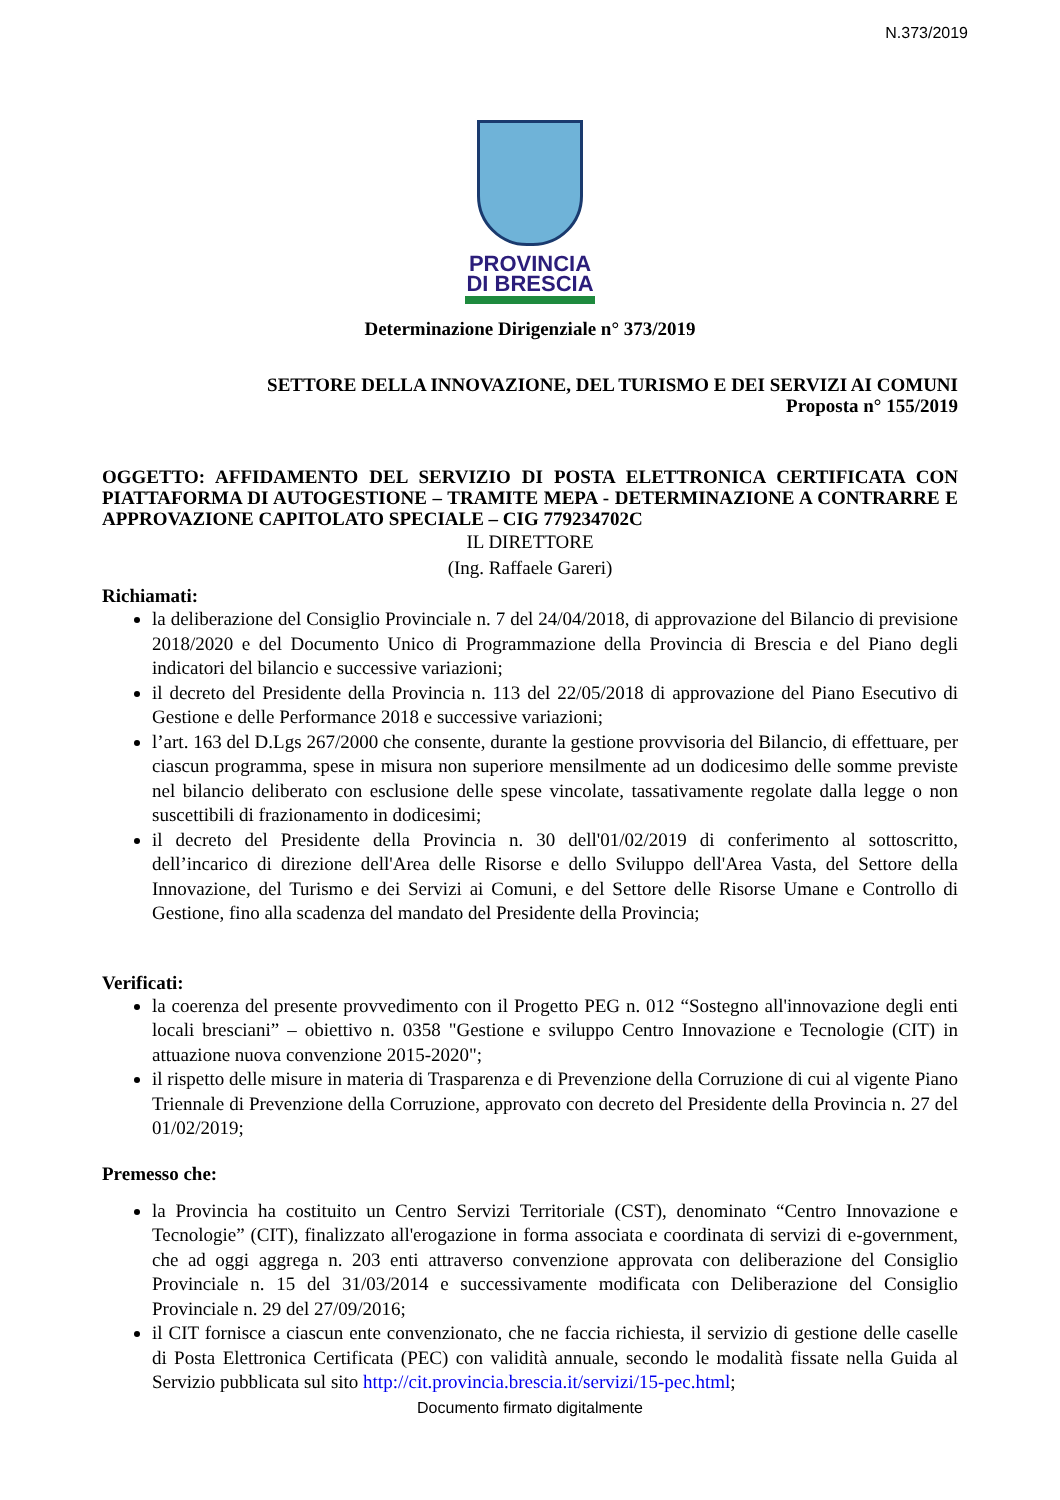N.373/2019
PROVINCIA
DI BRESCIA
Determinazione Dirigenziale n° 373/2019
SETTORE DELLA INNOVAZIONE, DEL TURISMO E DEI SERVIZI AI COMUNI
Proposta n° 155/2019
OGGETTO: AFFIDAMENTO DEL SERVIZIO DI POSTA ELETTRONICA CERTIFICATA CON PIATTAFORMA DI AUTOGESTIONE – TRAMITE MEPA - DETERMINAZIONE A CONTRARRE E APPROVAZIONE CAPITOLATO SPECIALE – CIG 779234702C
IL DIRETTORE
(Ing. Raffaele Gareri)
Richiamati:
la deliberazione del Consiglio Provinciale n. 7 del 24/04/2018, di approvazione del Bilancio di previsione 2018/2020 e del Documento Unico di Programmazione della Provincia di Brescia e del Piano degli indicatori del bilancio e successive variazioni;
il decreto del Presidente della Provincia n. 113 del 22/05/2018 di approvazione del Piano Esecutivo di Gestione e delle Performance 2018 e successive variazioni;
l’art. 163 del D.Lgs 267/2000 che consente, durante la gestione provvisoria del Bilancio, di effettuare, per ciascun programma, spese in misura non superiore mensilmente ad un dodicesimo delle somme previste nel bilancio deliberato con esclusione delle spese vincolate, tassativamente regolate dalla legge o non suscettibili di frazionamento in dodicesimi;
il decreto del Presidente della Provincia n. 30 dell'01/02/2019 di conferimento al sottoscritto, dell’incarico di direzione dell'Area delle Risorse e dello Sviluppo dell'Area Vasta, del Settore della Innovazione, del Turismo e dei Servizi ai Comuni, e del Settore delle Risorse Umane e Controllo di Gestione, fino alla scadenza del mandato del Presidente della Provincia;
Verificati:
la coerenza del presente provvedimento con il Progetto PEG n. 012 “Sostegno all'innovazione degli enti locali bresciani” – obiettivo n. 0358 "Gestione e sviluppo Centro Innovazione e Tecnologie (CIT) in attuazione nuova convenzione 2015-2020";
il rispetto delle misure in materia di Trasparenza e di Prevenzione della Corruzione di cui al vigente Piano Triennale di Prevenzione della Corruzione, approvato con decreto del Presidente della Provincia n. 27 del 01/02/2019;
Premesso che:
la Provincia ha costituito un Centro Servizi Territoriale (CST), denominato “Centro Innovazione e Tecnologie” (CIT), finalizzato all'erogazione in forma associata e coordinata di servizi di e-government, che ad oggi aggrega n. 203 enti attraverso convenzione approvata con deliberazione del Consiglio Provinciale n. 15 del 31/03/2014 e successivamente modificata con Deliberazione del Consiglio Provinciale n. 29 del 27/09/2016;
il CIT fornisce a ciascun ente convenzionato, che ne faccia richiesta, il servizio di gestione delle caselle di Posta Elettronica Certificata (PEC) con validità annuale, secondo le modalità fissate nella Guida al Servizio pubblicata sul sito http://cit.provincia.brescia.it/servizi/15-pec.html;
Documento firmato digitalmente